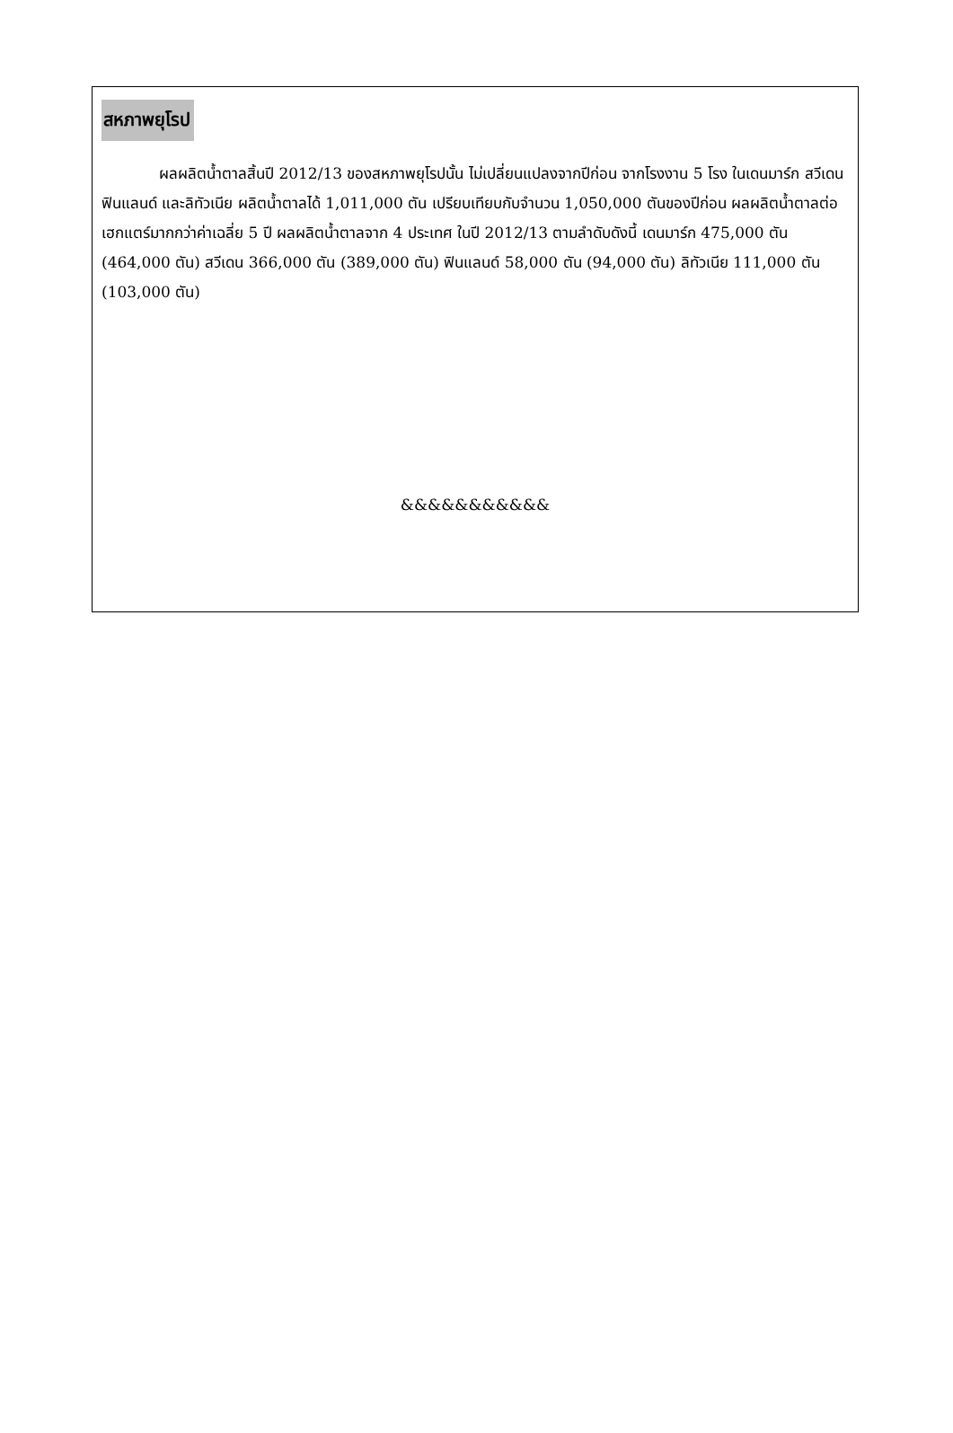สหภาพยุโรป
ผลผลิตน้ำตาลสิ้นปี 2012/13 ของสหภาพยุโรปนั้น ไม่เปลี่ยนแปลงจากปีก่อน จากโรงงาน 5 โรง ในเดนมาร์ก สวีเดน ฟินแลนด์ และลิทัวเนีย ผลิตน้ำตาลได้ 1,011,000 ตัน เปรียบเทียบกับจำนวน 1,050,000 ตันของปีก่อน ผลผลิตน้ำตาลต่อเฮกแตร์มากกว่าค่าเฉลี่ย 5 ปี ผลผลิตน้ำตาลจาก 4 ประเทศ ในปี 2012/13 ตามลำดับดังนี้ เดนมาร์ก 475,000 ตัน (464,000 ตัน) สวีเดน 366,000 ตัน (389,000 ตัน) ฟินแลนด์ 58,000 ตัน (94,000 ตัน) ลิทัวเนีย 111,000 ตัน (103,000 ตัน)
&&&&&&&&&&&